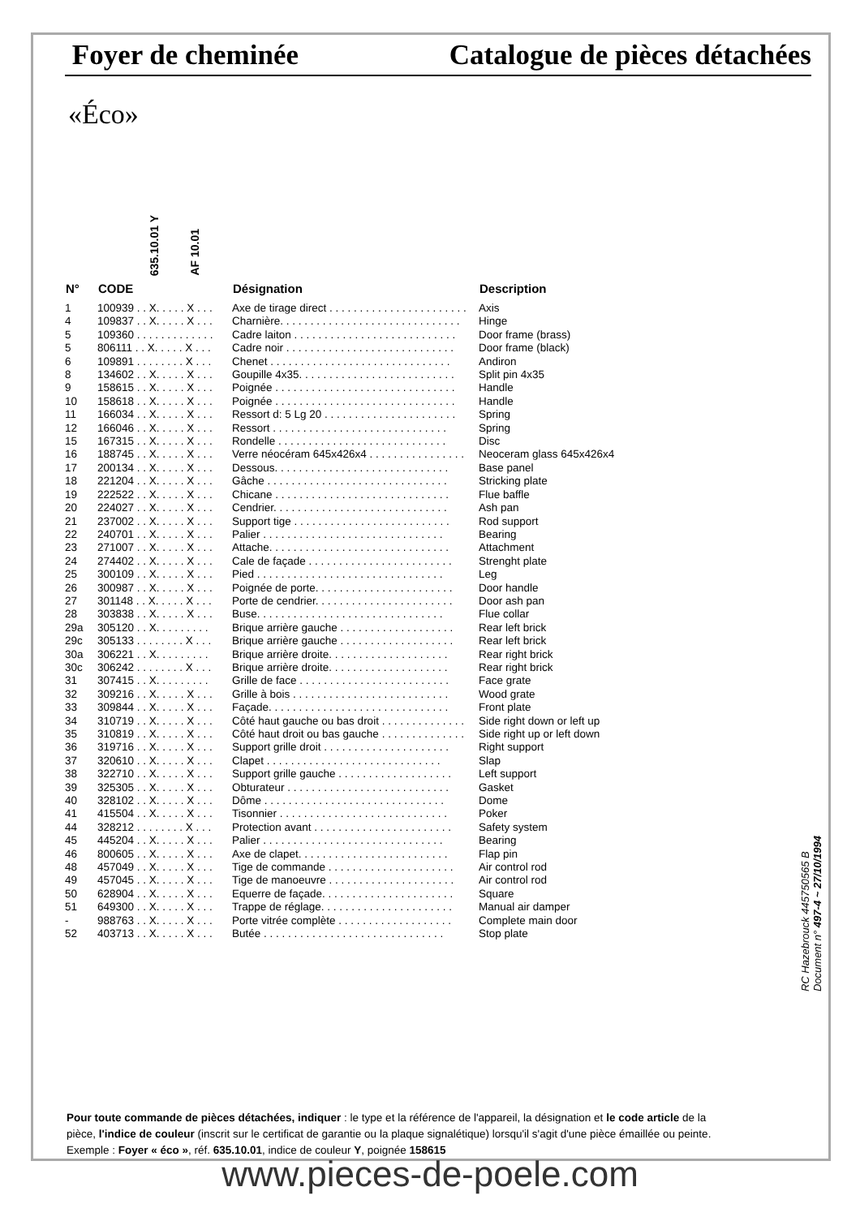Foyer de cheminée Catalogue de pièces détachées
«Éco»
635.10.01 Y
AF 10.01
| N° | CODE | Désignation | Description |
| --- | --- | --- | --- |
| 1 | 100939 . . X. . . . . X . . . | Axe de tirage direct . . . . . . . . . . . . . . . . . . . . . . . | Axis |
| 4 | 109837 . . X. . . . . X . . . | Charnière. . . . . . . . . . . . . . . . . . . . . . . . . . . . . . | Hinge |
| 5 | 109360 . . . . . . . . . . . . . | Cadre laiton . . . . . . . . . . . . . . . . . . . . . . . . . . . | Door frame (brass) |
| 5 | 806111 . . X. . . . . X . . . | Cadre noir . . . . . . . . . . . . . . . . . . . . . . . . . . . . | Door frame (black) |
| 6 | 109891 . . . . . . . . X . . . | Chenet . . . . . . . . . . . . . . . . . . . . . . . . . . . . . . | Andiron |
| 8 | 134602 . . X. . . . . X . . . | Goupille 4x35. . . . . . . . . . . . . . . . . . . . . . . . . . | Split pin 4x35 |
| 9 | 158615 . . X. . . . . X . . . | Poignée . . . . . . . . . . . . . . . . . . . . . . . . . . . . . . | Handle |
| 10 | 158618 . . X. . . . . X . . . | Poignée . . . . . . . . . . . . . . . . . . . . . . . . . . . . . . | Handle |
| 11 | 166034 . . X. . . . . X . . . | Ressort d: 5 Lg 20 . . . . . . . . . . . . . . . . . . . . . . | Spring |
| 12 | 166046 . . X. . . . . X . . . | Ressort . . . . . . . . . . . . . . . . . . . . . . . . . . . . . | Spring |
| 15 | 167315 . . X. . . . . X . . . | Rondelle . . . . . . . . . . . . . . . . . . . . . . . . . . . . | Disc |
| 16 | 188745 . . X. . . . . X . . . | Verre néocéram 645x426x4 . . . . . . . . . . . . . . . . | Neoceram glass 645x426x4 |
| 17 | 200134 . . X. . . . . X . . . | Dessous. . . . . . . . . . . . . . . . . . . . . . . . . . . . . | Base panel |
| 18 | 221204 . . X. . . . . X . . . | Gâche . . . . . . . . . . . . . . . . . . . . . . . . . . . . . . | Stricking plate |
| 19 | 222522 . . X. . . . . X . . . | Chicane . . . . . . . . . . . . . . . . . . . . . . . . . . . . . | Flue baffle |
| 20 | 224027 . . X. . . . . X . . . | Cendrier. . . . . . . . . . . . . . . . . . . . . . . . . . . . . | Ash pan |
| 21 | 237002 . . X. . . . . X . . . | Support tige . . . . . . . . . . . . . . . . . . . . . . . . . . | Rod support |
| 22 | 240701 . . X. . . . . X . . . | Palier . . . . . . . . . . . . . . . . . . . . . . . . . . . . . . | Bearing |
| 23 | 271007 . . X. . . . . X . . . | Attache. . . . . . . . . . . . . . . . . . . . . . . . . . . . . . | Attachment |
| 24 | 274402 . . X. . . . . X . . . | Cale de façade . . . . . . . . . . . . . . . . . . . . . . . . | Strenght plate |
| 25 | 300109 . . X. . . . . X . . . | Pied . . . . . . . . . . . . . . . . . . . . . . . . . . . . . . . | Leg |
| 26 | 300987 . . X. . . . . X . . . | Poignée de porte. . . . . . . . . . . . . . . . . . . . . . . | Door handle |
| 27 | 301148 . . X. . . . . X . . . | Porte de cendrier. . . . . . . . . . . . . . . . . . . . . . . | Door ash pan |
| 28 | 303838 . . X. . . . . X . . . | Buse. . . . . . . . . . . . . . . . . . . . . . . . . . . . . . . | Flue collar |
| 29a | 305120 . . X. . . . . . . . . | Brique arrière gauche . . . . . . . . . . . . . . . . . . . | Rear left brick |
| 29c | 305133 . . . . . . . . X . . . | Brique arrière gauche . . . . . . . . . . . . . . . . . . . | Rear left brick |
| 30a | 306221 . . X. . . . . . . . . | Brique arrière droite. . . . . . . . . . . . . . . . . . . . | Rear right brick |
| 30c | 306242 . . . . . . . . X . . . | Brique arrière droite. . . . . . . . . . . . . . . . . . . . | Rear right brick |
| 31 | 307415 . . X. . . . . . . . . | Grille de face . . . . . . . . . . . . . . . . . . . . . . . . . | Face grate |
| 32 | 309216 . . X. . . . . X . . . | Grille à bois . . . . . . . . . . . . . . . . . . . . . . . . . . | Wood grate |
| 33 | 309844 . . X. . . . . X . . . | Façade. . . . . . . . . . . . . . . . . . . . . . . . . . . . . . | Front plate |
| 34 | 310719 . . X. . . . . X . . . | Côté haut gauche ou bas droit . . . . . . . . . . . . . . | Side right down or left up |
| 35 | 310819 . . X. . . . . X . . . | Côté haut droit ou bas gauche . . . . . . . . . . . . . . | Side right up or left down |
| 36 | 319716 . . X. . . . . X . . . | Support grille droit . . . . . . . . . . . . . . . . . . . . . | Right support |
| 37 | 320610 . . X. . . . . X . . . | Clapet . . . . . . . . . . . . . . . . . . . . . . . . . . . . . | Slap |
| 38 | 322710 . . X. . . . . X . . . | Support grille gauche . . . . . . . . . . . . . . . . . . . | Left support |
| 39 | 325305 . . X. . . . . X . . . | Obturateur . . . . . . . . . . . . . . . . . . . . . . . . . . . | Gasket |
| 40 | 328102 . . X. . . . . X . . . | Dôme . . . . . . . . . . . . . . . . . . . . . . . . . . . . . . | Dome |
| 41 | 415504 . . X. . . . . X . . . | Tisonnier . . . . . . . . . . . . . . . . . . . . . . . . . . . . | Poker |
| 44 | 328212 . . . . . . . . X . . . | Protection avant . . . . . . . . . . . . . . . . . . . . . . . | Safety system |
| 45 | 445204 . . X. . . . . X . . . | Palier . . . . . . . . . . . . . . . . . . . . . . . . . . . . . . | Bearing |
| 46 | 800605 . . X. . . . . X . . . | Axe de clapet. . . . . . . . . . . . . . . . . . . . . . . . . | Flap pin |
| 48 | 457049 . . X. . . . . X . . . | Tige de commande . . . . . . . . . . . . . . . . . . . . . | Air control rod |
| 49 | 457045 . . X. . . . . X . . . | Tige de manoeuvre . . . . . . . . . . . . . . . . . . . . . | Air control rod |
| 50 | 628904 . . X. . . . . X . . . | Equerre de façade. . . . . . . . . . . . . . . . . . . . . . | Square |
| 51 | 649300 . . X. . . . . X . . . | Trappe de réglage. . . . . . . . . . . . . . . . . . . . . . | Manual air damper |
| - | 988763 . . X. . . . . X . . . | Porte vitrée complète . . . . . . . . . . . . . . . . . . . | Complete main door |
| 52 | 403713 . . X. . . . . X . . . | Butée . . . . . . . . . . . . . . . . . . . . . . . . . . . . . . | Stop plate |
RC Hazebrouck 445750565 B
Document n° 497-4 ~ 27/10/1994
Pour toute commande de pièces détachées, indiquer : le type et la référence de l'appareil, la désignation et le code article de la pièce, l'indice de couleur (inscrit sur le certificat de garantie ou la plaque signalétique) lorsqu'il s'agit d'une pièce émaillée ou peinte.
Exemple : Foyer « éco », réf. 635.10.01, indice de couleur Y, poignée 158615
www.pieces-de-poele.com